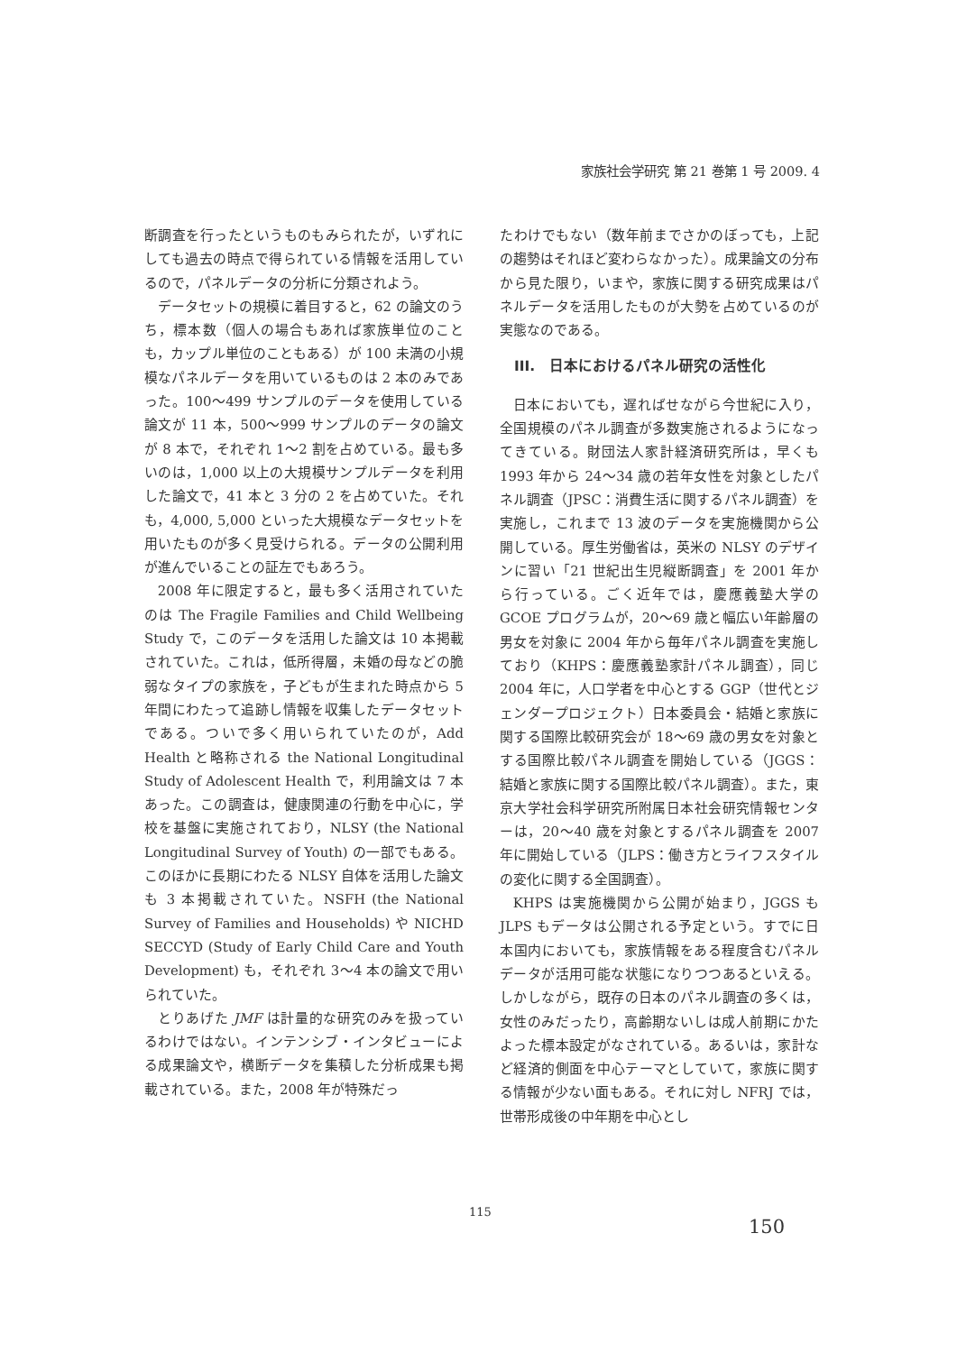家族社会学研究 第 21 巻第 1 号 2009. 4
断調査を行ったというものもみられたが，いずれにしても過去の時点で得られている情報を活用しているので，パネルデータの分析に分類されよう。
データセットの規模に着目すると，62 の論文のうち，標本数（個人の場合もあれば家族単位のことも，カップル単位のこともある）が 100 未満の小規模なパネルデータを用いているものは 2 本のみであった。100〜499 サンプルのデータを使用している論文が 11 本，500〜999 サンプルのデータの論文が 8 本で，それぞれ 1〜2 割を占めている。最も多いのは，1,000 以上の大規模サンプルデータを利用した論文で，41 本と 3 分の 2 を占めていた。それも，4,000, 5,000 といった大規模なデータセットを用いたものが多く見受けられる。データの公開利用が進んでいることの証左でもあろう。
2008 年に限定すると，最も多く活用されていたのは The Fragile Families and Child Wellbeing Study で，このデータを活用した論文は 10 本掲載されていた。これは，低所得層，未婚の母などの脆弱なタイプの家族を，子どもが生まれた時点から 5 年間にわたって追跡し情報を収集したデータセットである。ついで多く用いられていたのが，Add Health と略称される the National Longitudinal Study of Adolescent Health で，利用論文は 7 本あった。この調査は，健康関連の行動を中心に，学校を基盤に実施されており，NLSY (the National Longitudinal Survey of Youth) の一部でもある。このほかに長期にわたる NLSY 自体を活用した論文も 3 本掲載されていた。NSFH (the National Survey of Families and Households) や NICHD SECCYD (Study of Early Child Care and Youth Development) も，それぞれ 3〜4 本の論文で用いられていた。
とりあげた JMF は計量的な研究のみを扱っているわけではない。インテンシブ・インタビューによる成果論文や，横断データを集積した分析成果も掲載されている。また，2008 年が特殊だっ
たわけでもない（数年前までさかのぼっても，上記の趨勢はそれほど変わらなかった）。成果論文の分布から見た限り，いまや，家族に関する研究成果はパネルデータを活用したものが大勢を占めているのが実態なのである。
III.　日本におけるパネル研究の活性化
日本においても，遅ればせながら今世紀に入り，全国規模のパネル調査が多数実施されるようになってきている。財団法人家計経済研究所は，早くも 1993 年から 24〜34 歳の若年女性を対象としたパネル調査（JPSC：消費生活に関するパネル調査）を実施し，これまで 13 波のデータを実施機関から公開している。厚生労働省は，英米の NLSY のデザインに習い「21 世紀出生児縦断調査」を 2001 年から行っている。ごく近年では，慶應義塾大学の GCOE プログラムが，20〜69 歳と幅広い年齢層の男女を対象に 2004 年から毎年パネル調査を実施しており（KHPS：慶應義塾家計パネル調査），同じ 2004 年に，人口学者を中心とする GGP（世代とジェンダープロジェクト）日本委員会・結婚と家族に関する国際比較研究会が 18〜69 歳の男女を対象とする国際比較パネル調査を開始している（JGGS：結婚と家族に関する国際比較パネル調査）。また，東京大学社会科学研究所附属日本社会研究情報センターは，20〜40 歳を対象とするパネル調査を 2007 年に開始している（JLPS：働き方とライフスタイルの変化に関する全国調査）。
KHPS は実施機関から公開が始まり，JGGS も JLPS もデータは公開される予定という。すでに日本国内においても，家族情報をある程度含むパネルデータが活用可能な状態になりつつあるといえる。しかしながら，既存の日本のパネル調査の多くは，女性のみだったり，高齢期ないしは成人前期にかたよった標本設定がなされている。あるいは，家計など経済的側面を中心テーマとしていて，家族に関する情報が少ない面もある。それに対し NFRJ では，世帯形成後の中年期を中心とし
115
150